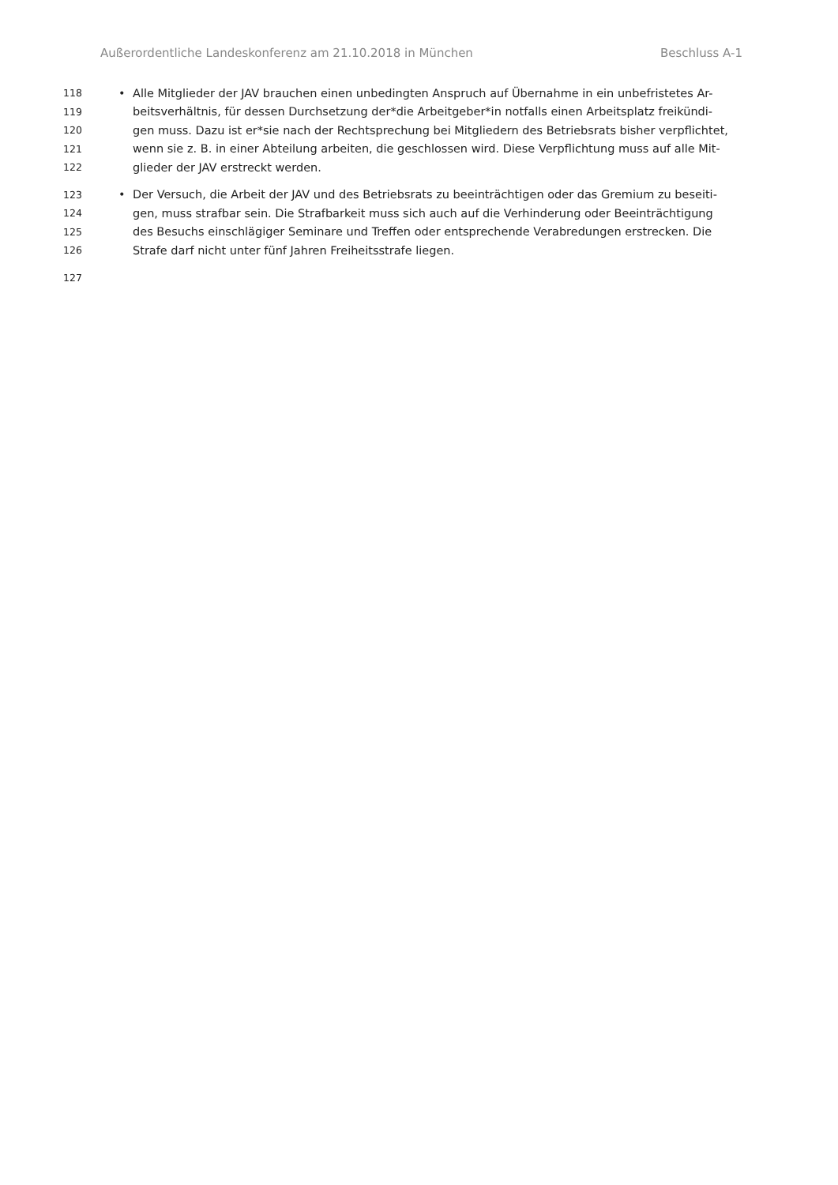Außerordentliche Landeskonferenz am 21.10.2018 in München Beschluss A-1
118 • Alle Mitglieder der JAV brauchen einen unbedingten Anspruch auf Übernahme in ein unbefristetes Ar-
119 beitsverhältnis, für dessen Durchsetzung der*die Arbeitgeber*in notfalls einen Arbeitsplatz freikündi-
120 gen muss. Dazu ist er*sie nach der Rechtsprechung bei Mitgliedern des Betriebsrats bisher verpflichtet,
121 wenn sie z. B. in einer Abteilung arbeiten, die geschlossen wird. Diese Verpflichtung muss auf alle Mit-
122 glieder der JAV erstreckt werden.
123 • Der Versuch, die Arbeit der JAV und des Betriebsrats zu beeinträchtigen oder das Gremium zu beseiti-
124 gen, muss strafbar sein. Die Strafbarkeit muss sich auch auf die Verhinderung oder Beeinträchtigung
125 des Besuchs einschlägiger Seminare und Treffen oder entsprechende Verabredungen erstrecken. Die
126 Strafe darf nicht unter fünf Jahren Freiheitsstrafe liegen.
127